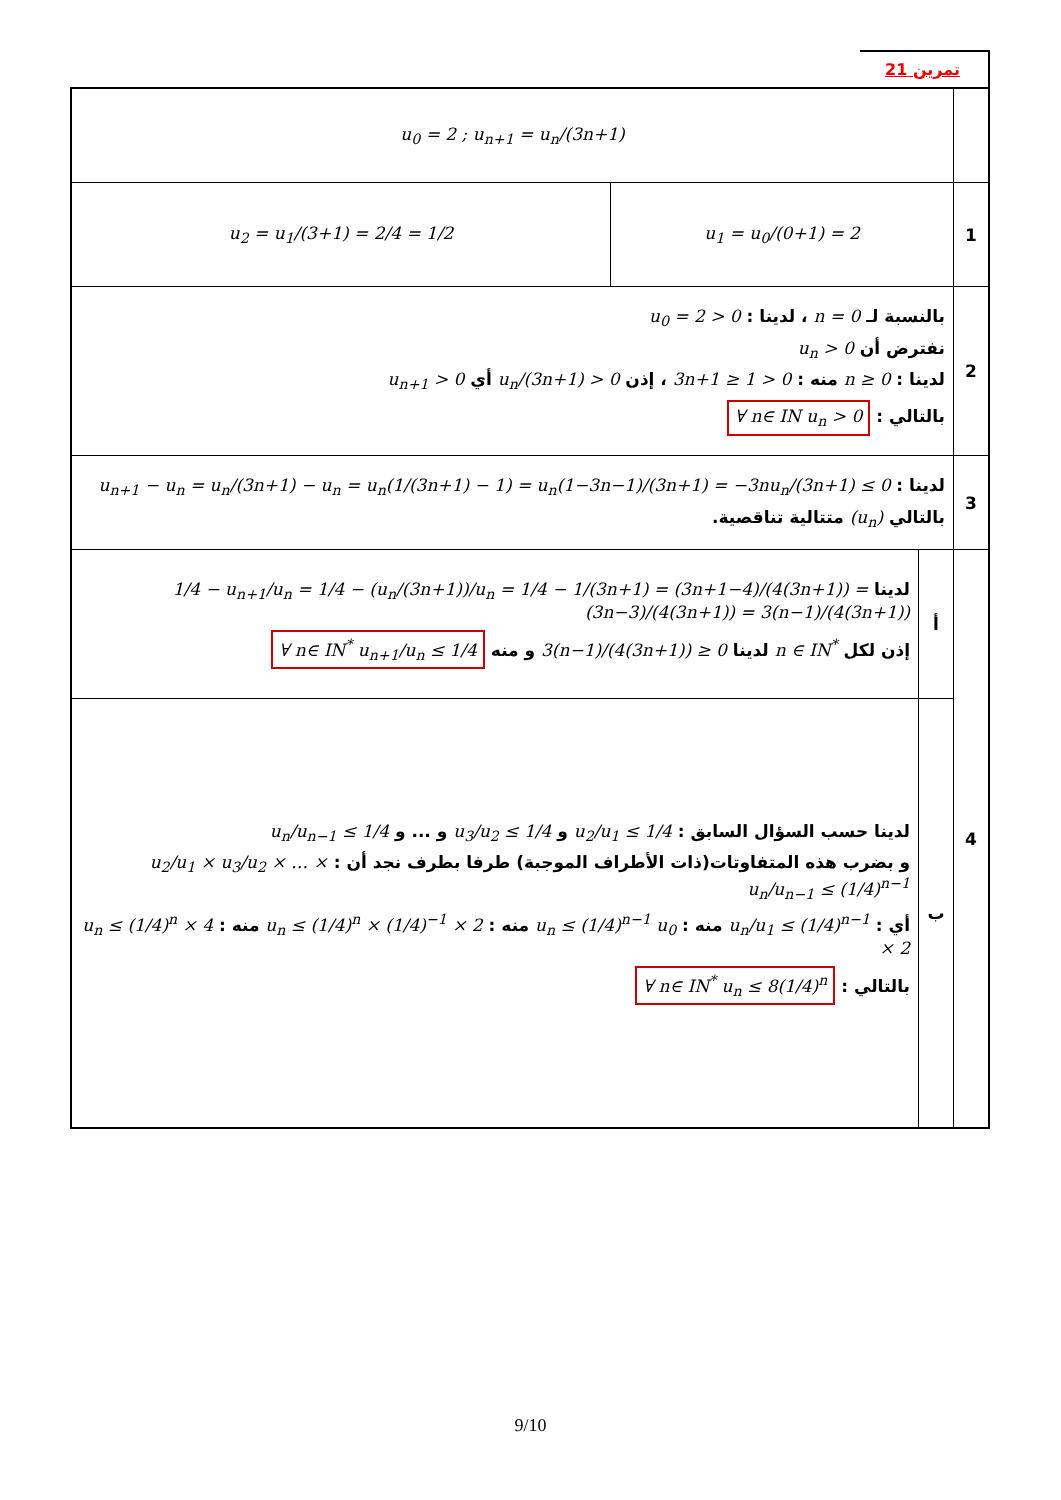تمرين 21
| | u<sub>0</sub> = 2 ; u<sub>n+1</sub> = u<sub>n</sub>/(3n+1) | | |
| 1 | u<sub>1</sub> = u<sub>0</sub>/(0+1) = 2 | | u<sub>2</sub> = u<sub>1</sub>/(3+1) = 2/4 = 1/2 |
| 2 | بالنسبة لـ n = 0 ، لدينا : u<sub>0</sub> = 2 > 0 نفترض أن u<sub>n</sub> > 0 لدينا : n ≥ 0 منه : 3n+1 ≥ 1 > 0 ، إذن u<sub>n</sub>/(3n+1) > 0 أي u<sub>n+1</sub> > 0 بالتالي : ∀ n∈ IN u<sub>n</sub> > 0 | | |
| 3 | لدينا : u<sub>n+1</sub> − u<sub>n</sub> = u<sub>n</sub>/(3n+1) − u<sub>n</sub> = u<sub>n</sub>(1/(3n+1) − 1) = u<sub>n</sub>(1−3n−1)/(3n+1) = −3nu<sub>n</sub>/(3n+1) ≤ 0 بالتالي (u<sub>n</sub>) متتالية تناقصية. | | |
| 4 | أ | لدينا 1/4 − u<sub>n+1</sub>/u<sub>n</sub> = 1/4 − (u<sub>n</sub>/(3n+1))/u<sub>n</sub> = 1/4 − 1/(3n+1) = (3n+1−4)/(4(3n+1)) = (3n−3)/(4(3n+1)) = 3(n−1)/(4(3n+1)) إذن لكل n ∈ IN<sup>*</sup> لدينا 3(n−1)/(4(3n+1)) ≥ 0 و منه ∀ n∈ IN<sup>*</sup> u<sub>n+1</sub>/u<sub>n</sub> ≤ 1/4 | |
| | ب | لدينا حسب السؤال السابق : u<sub>2</sub>/u<sub>1</sub> ≤ 1/4 و u<sub>3</sub>/u<sub>2</sub> ≤ 1/4 و ... و u<sub>n</sub>/u<sub>n−1</sub> ≤ 1/4 و بضرب هذه المتفاوتات(ذات الأطراف الموجبة) طرفا بطرف نجد أن : u<sub>2</sub>/u<sub>1</sub> × u<sub>3</sub>/u<sub>2</sub> × … × u<sub>n</sub>/u<sub>n−1</sub> ≤ (1/4)<sup>n−1</sup> أي : u<sub>n</sub>/u<sub>1</sub> ≤ (1/4)<sup>n−1</sup> منه : u<sub>n</sub> ≤ (1/4)<sup>n−1</sup> u<sub>0</sub> منه : u<sub>n</sub> ≤ (1/4)<sup>n</sup> × (1/4)<sup>−1</sup> × 2 منه : u<sub>n</sub> ≤ (1/4)<sup>n</sup> × 4 × 2 بالتالي : ∀ n∈ IN<sup>*</sup> u<sub>n</sub> ≤ 8(1/4)<sup>n</sup> | |
9/10